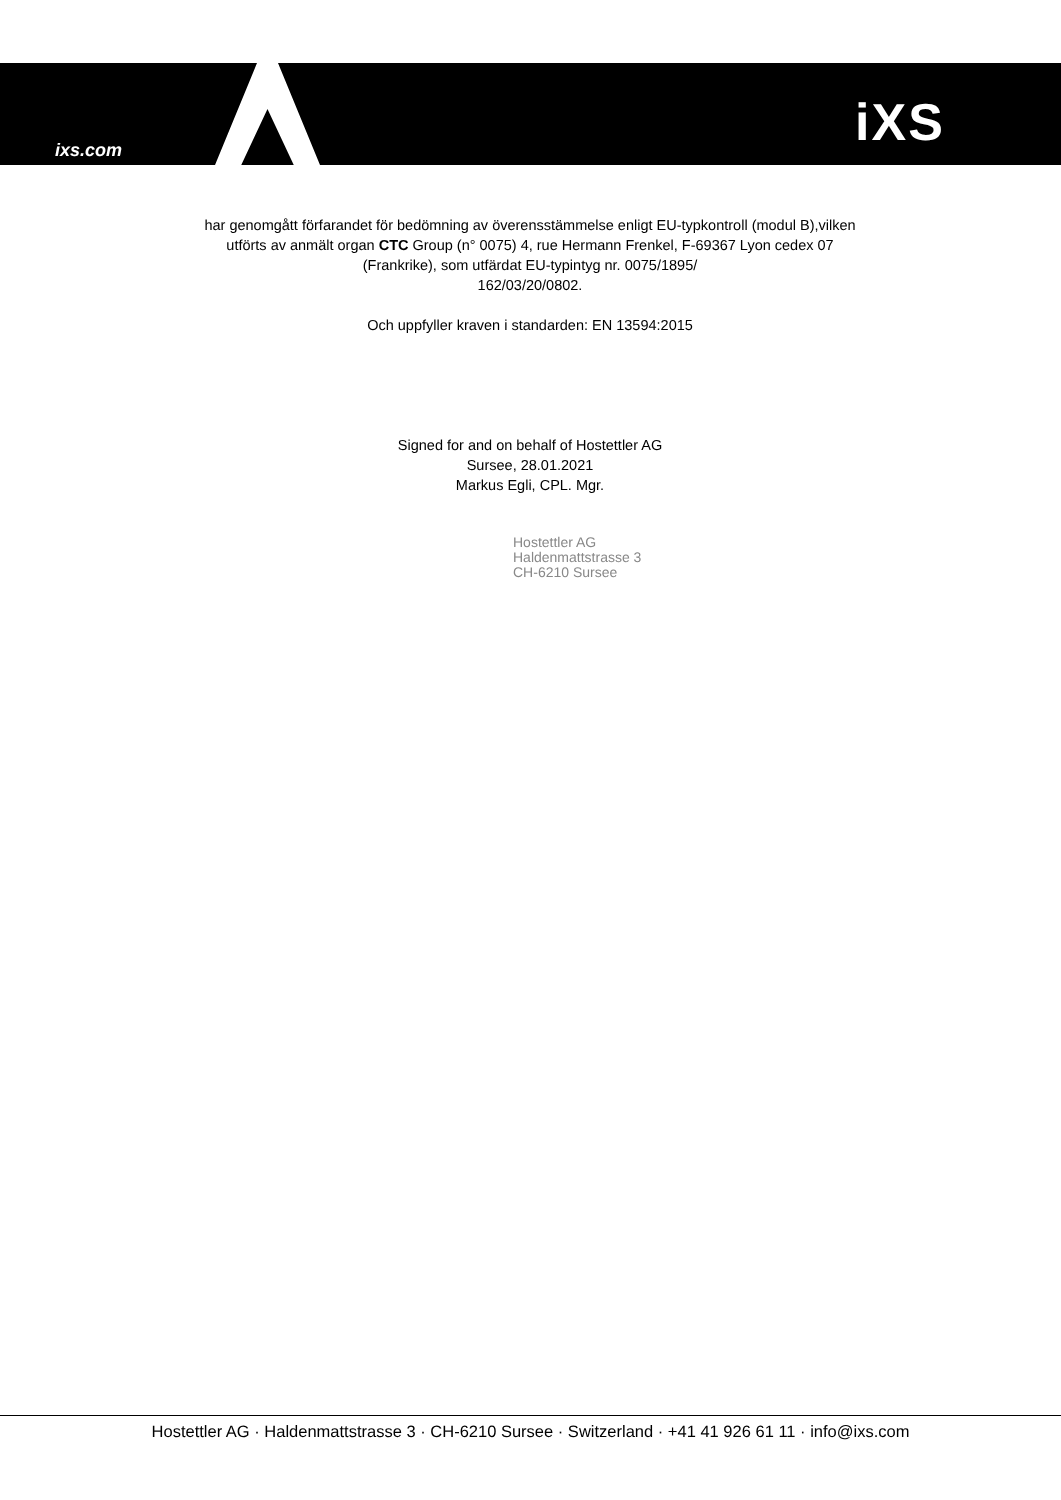ixs.com iXS
har genomgått förfarandet för bedömning av överensstämmelse enligt EU-typkontroll (modul B),vilken utförts av anmält organ CTC Group (n° 0075) 4, rue Hermann Frenkel, F-69367 Lyon cedex 07 (Frankrike), som utfärdat EU-typintyg nr. 0075/1895/
162/03/20/0802.
Och uppfyller kraven i standarden: EN 13594:2015
Signed for and on behalf of Hostettler AG
Sursee, 28.01.2021
Markus Egli, CPL. Mgr.
Hostettler AG
Haldenmattstrasse 3
CH-6210 Sursee
Hostettler AG · Haldenmattstrasse 3 · CH-6210 Sursee · Switzerland · +41 41 926 61 11 · info@ixs.com